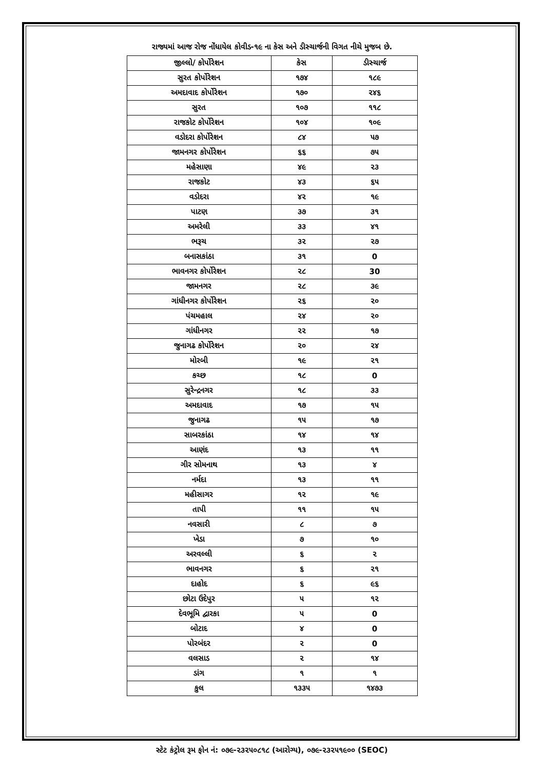રાજ્યમાં આજ રોજ નોંધાયેલ કોવીડ-૧૯ ના કેસ અને ડીસ્ચાર્જની વિગત નીચે મુજબ છે.
| જીલ્લો/ કોર્પોરેશન | કેસ | ડીસ્ચાર્જ |
| --- | --- | --- |
| સુરત કોર્પોરેશન | ૧૭૪ | ૧૮૯ |
| અમદાવાદ કોર્પોરેશન | ૧૭૦ | ૨૪૬ |
| સુરત | ૧૦૭ | ૧૧૮ |
| રાજકોટ કોર્પોરેશન | ૧૦૪ | ૧૦૯ |
| વડોદરા કોર્પોરેશન | ૮૪ | ૫૭ |
| જામનગર કોર્પોરેશન | ૬૬ | ૭૫ |
| મહેસાણા | ૪૯ | ૨૩ |
| રાજકોટ | ૪૩ | ૬૫ |
| વડોદરા | ૪૨ | ૧૯ |
| પાટણ | ૩૭ | ૩૧ |
| અમરેલી | ૩૩ | ૪૧ |
| ભરૂચ | ૩૨ | ૨૭ |
| બનાસકાંઠા | ૩૧ | 0 |
| ભાવનગર કોર્પોરેશન | ૨૮ | 30 |
| જામનગર | ૨૮ | ૩૯ |
| ગાંધીનગર કોર્પોરેશન | ૨૬ | ૨૦ |
| પંચમહાલ | ૨૪ | ૨૦ |
| ગાંધીનગર | ૨૨ | ૧૭ |
| જુનાગઢ કોર્પોરેશન | ૨૦ | ૨૪ |
| મોરબી | ૧૯ | ૨૧ |
| કચ્છ | ૧૮ | 0 |
| સુરેન્દ્રનગર | ૧૮ | ૩૩ |
| અમદાવાદ | ૧૭ | ૧૫ |
| જુનાગઢ | ૧૫ | ૧૭ |
| સાબરકાંઠા | ૧૪ | ૧૪ |
| આણંદ | ૧૩ | ૧૧ |
| ગીર સોમનાથ | ૧૩ | ૪ |
| નર્મદા | ૧૩ | ૧૧ |
| મહીસાગર | ૧૨ | ૧૯ |
| તાપી | ૧૧ | ૧૫ |
| નવસારી | ૮ | ૭ |
| ખેડા | ૭ | ૧૦ |
| અરવલ્લી | ૬ | ૨ |
| ભાવનગર | ૬ | ૨૧ |
| દાહોદ | ૬ | ૯૬ |
| છોટા ઉદેપુર | ૫ | ૧૨ |
| દેવભૂમિ દ્વારકા | ૫ | 0 |
| બોટાદ | ૪ | 0 |
| પોરબંદર | ૨ | 0 |
| વલસાડ | ૨ | ૧૪ |
| ડાંગ | ૧ | ૧ |
| કુલ | ૧૩૩૫ | ૧૪૭૩ |
સ્ટેટ કંટ્રોલ રૂમ ફોન નં: ૦૭૯-૨૩૨૫૦૮૧૮ (આરોગ્ય), ૦૭૯-૨૩૨૫૧૯૦૦ (SEOC)